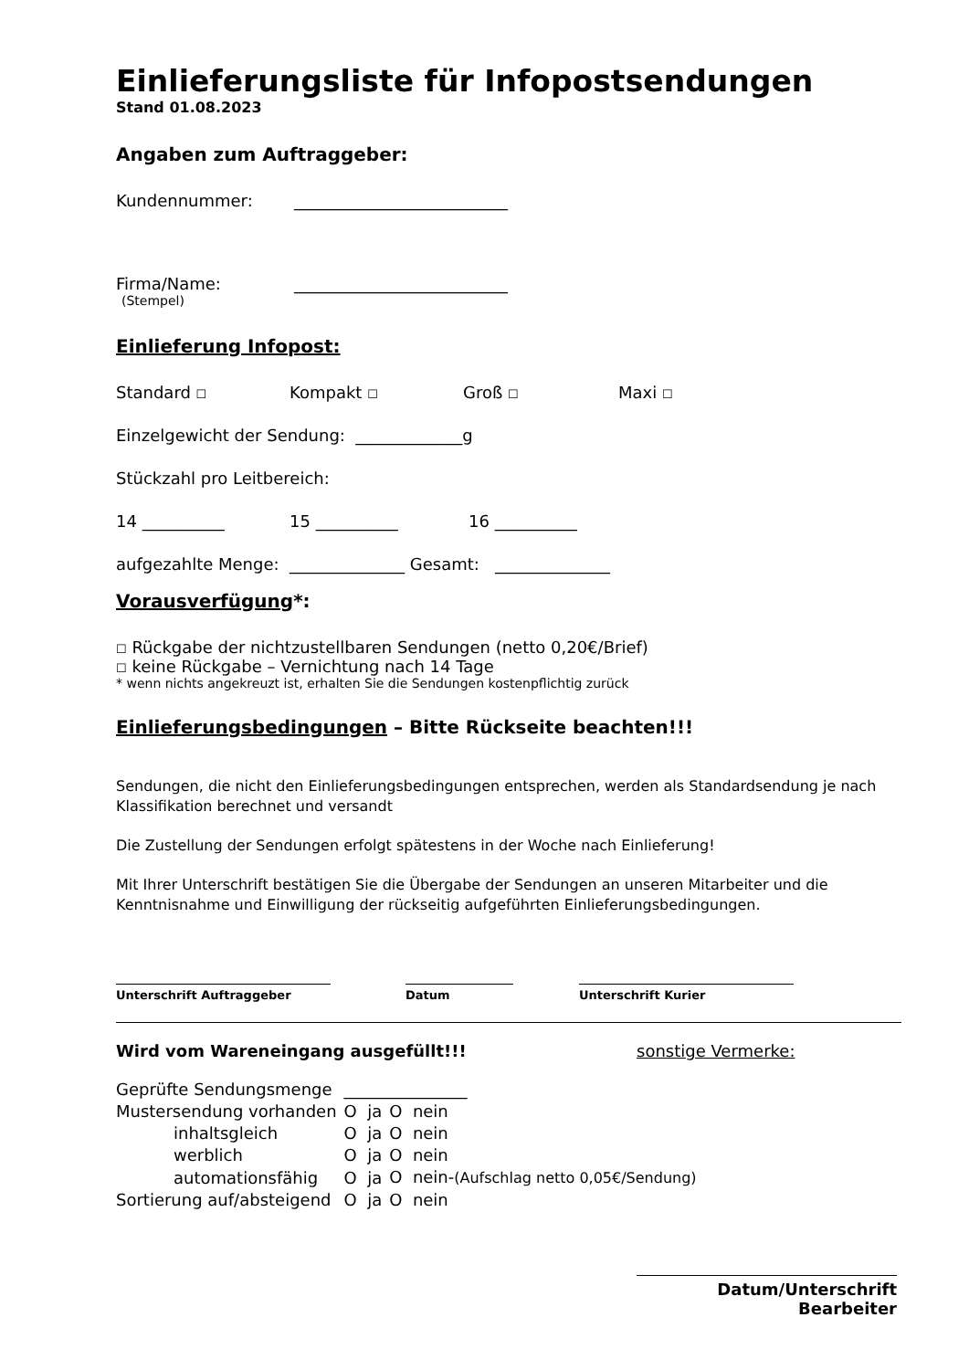Einlieferungsliste für Infopostsendungen
Stand 01.08.2023
Angaben zum Auftraggeber:
Kundennummer: __________________________
Firma/Name: __________________________
(Stempel)
Einlieferung Infopost:
Standard ☐ Kompakt ☐ Groß ☐ Maxi ☐
Einzelgewicht der Sendung: _____________g
Stückzahl pro Leitbereich:
14 __________ 15 __________ 16 __________
aufgezahlte Menge: ______________ Gesamt: ______________
Vorausverfügung*:
☐ Rückgabe der nichtzustellbaren Sendungen (netto 0,20€/Brief)
☐ keine Rückgabe – Vernichtung nach 14 Tage
* wenn nichts angekreuzt ist, erhalten Sie die Sendungen kostenpflichtig zurück
Einlieferungsbedingungen – Bitte Rückseite beachten!!!
Sendungen, die nicht den Einlieferungsbedingungen entsprechen, werden als Standardsendung je nach Klassifikation berechnet und versandt
Die Zustellung der Sendungen erfolgt spätestens in der Woche nach Einlieferung!
Mit Ihrer Unterschrift bestätigen Sie die Übergabe der Sendungen an unseren Mitarbeiter und die Kenntnisnahme und Einwilligung der rückseitig aufgeführten Einlieferungsbedingungen.
Unterschrift Auftraggeber Datum Unterschrift Kurier
Wird vom Wareneingang ausgefüllt!!! sonstige Vermerke:
| Geprüfte Sendungsmenge | _______________ | |
| Mustersendung vorhanden | O ja | O nein |
| inhaltsgleich | O ja | O nein |
| werblich | O ja | O nein |
| automationsfähig | O ja | O nein- (Aufschlag netto 0,05€/Sendung) |
| Sortierung auf/absteigend | O ja | O nein |
Datum/Unterschrift Bearbeiter